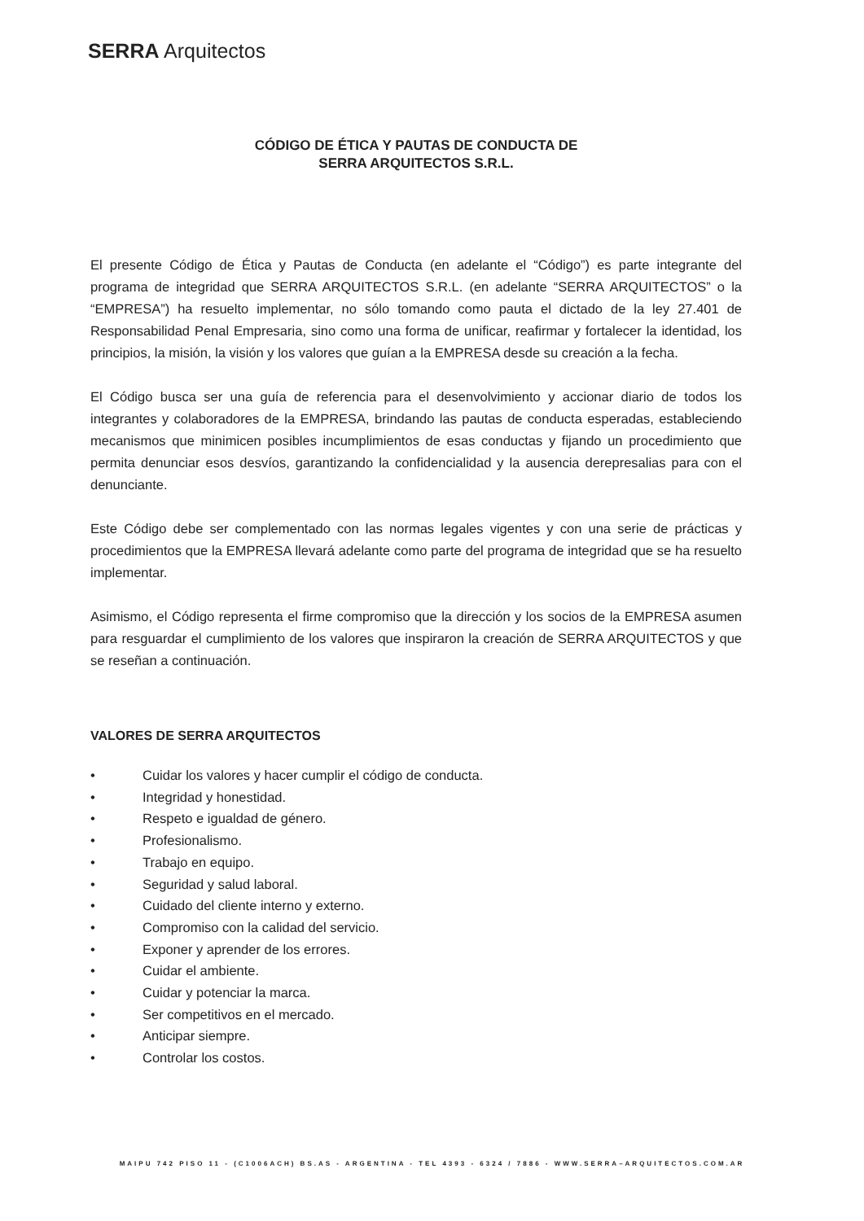SERRA Arquitectos
CÓDIGO DE ÉTICA Y PAUTAS DE CONDUCTA DE
SERRA ARQUITECTOS S.R.L.
El presente Código de Ética y Pautas de Conducta (en adelante el “Código”) es parte integrante del programa de integridad que SERRA ARQUITECTOS S.R.L. (en adelante “SERRA ARQUITECTOS” o la “EMPRESA”) ha resuelto implementar, no sólo tomando como pauta el dictado de la ley 27.401 de Responsabilidad Penal Empresaria, sino como una forma de unificar, reafirmar y fortalecer la identidad, los principios, la misión, la visión y los valores que guían a la EMPRESA desde su creación a la fecha.
El Código busca ser una guía de referencia para el desenvolvimiento y accionar diario de todos los integrantes y colaboradores de la EMPRESA, brindando las pautas de conducta esperadas, estableciendo mecanismos que minimicen posibles incumplimientos de esas conductas y fijando un procedimiento que permita denunciar esos desvíos, garantizando la confidencialidad y la ausencia derepresalias para con el denunciante.
Este Código debe ser complementado con las normas legales vigentes y con una serie de prácticas y procedimientos que la EMPRESA llevará adelante como parte del programa de integridad que se ha resuelto implementar.
Asimismo, el Código representa el firme compromiso que la dirección y los socios de la EMPRESA asumen para resguardar el cumplimiento de los valores que inspiraron la creación de SERRA ARQUITECTOS y que se reseñan a continuación.
VALORES DE SERRA ARQUITECTOS
• Cuidar los valores y hacer cumplir el código de conducta.
• Integridad y honestidad.
• Respeto e igualdad de género.
• Profesionalismo.
• Trabajo en equipo.
• Seguridad y salud laboral.
• Cuidado del cliente interno y externo.
• Compromiso con la calidad del servicio.
• Exponer y aprender de los errores.
• Cuidar el ambiente.
• Cuidar y potenciar la marca.
• Ser competitivos en el mercado.
• Anticipar siempre.
• Controlar los costos.
MAIPU 742 PISO 11 - (C1006ACH) BS.AS - ARGENTINA - TEL 4393 - 6324 / 7886 - WWW.SERRA–ARQUITECTOS.COM.AR